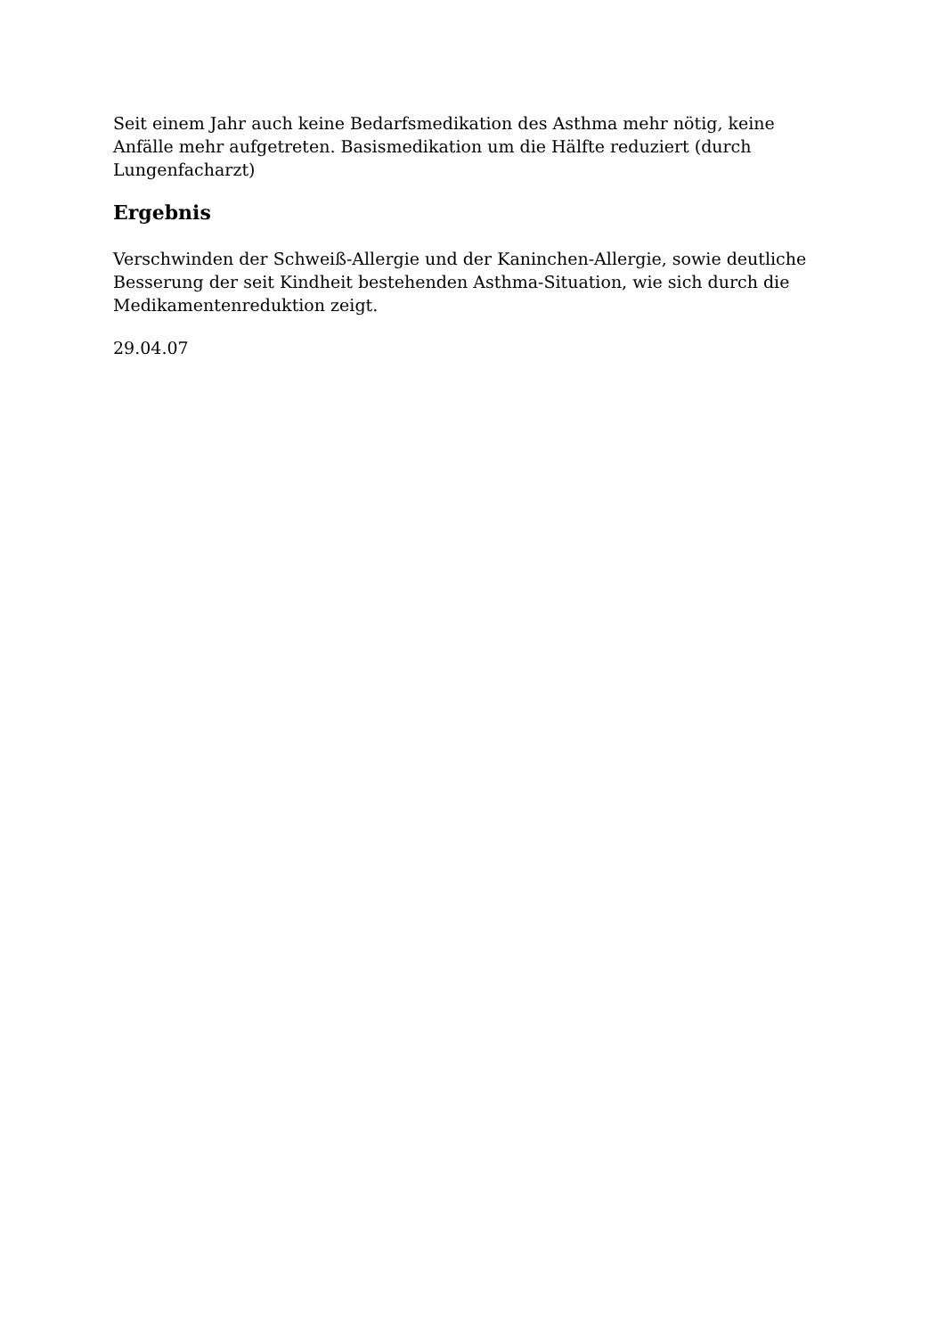Seit einem Jahr auch keine Bedarfsmedikation des Asthma mehr nötig, keine Anfälle mehr aufgetreten. Basismedikation um die Hälfte reduziert (durch Lungenfacharzt)
Ergebnis
Verschwinden der Schweiß-Allergie und der Kaninchen-Allergie, sowie deutliche Besserung der seit Kindheit bestehenden Asthma-Situation, wie sich durch die Medikamentenreduktion zeigt.
29.04.07